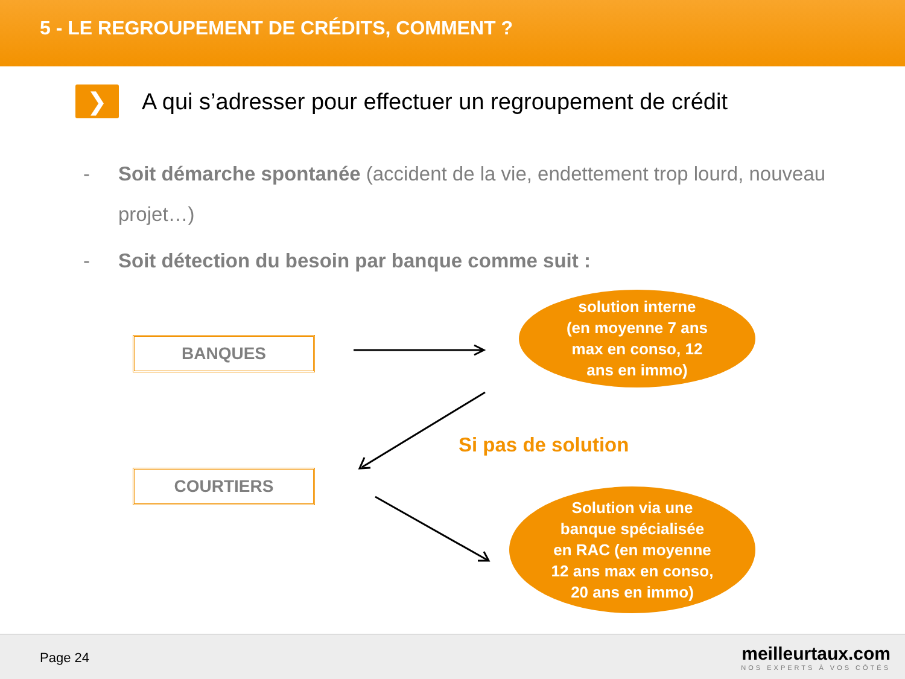5 - LE REGROUPEMENT DE CRÉDITS, COMMENT ?
❯
A qui s’adresser pour effectuer un regroupement de crédit
- Soit démarche spontanée (accident de la vie, endettement trop lourd, nouveau projet…)
- Soit détection du besoin par banque comme suit :
BANQUES
COURTIERS
solution interne
(en moyenne 7 ans
max en conso, 12
ans en immo)
Si pas de solution
Solution via une
banque spécialisée
en RAC (en moyenne
12 ans max en conso,
20 ans en immo)
Page 24
meilleurtaux.com
NOS EXPERTS À VOS CÔTÉS